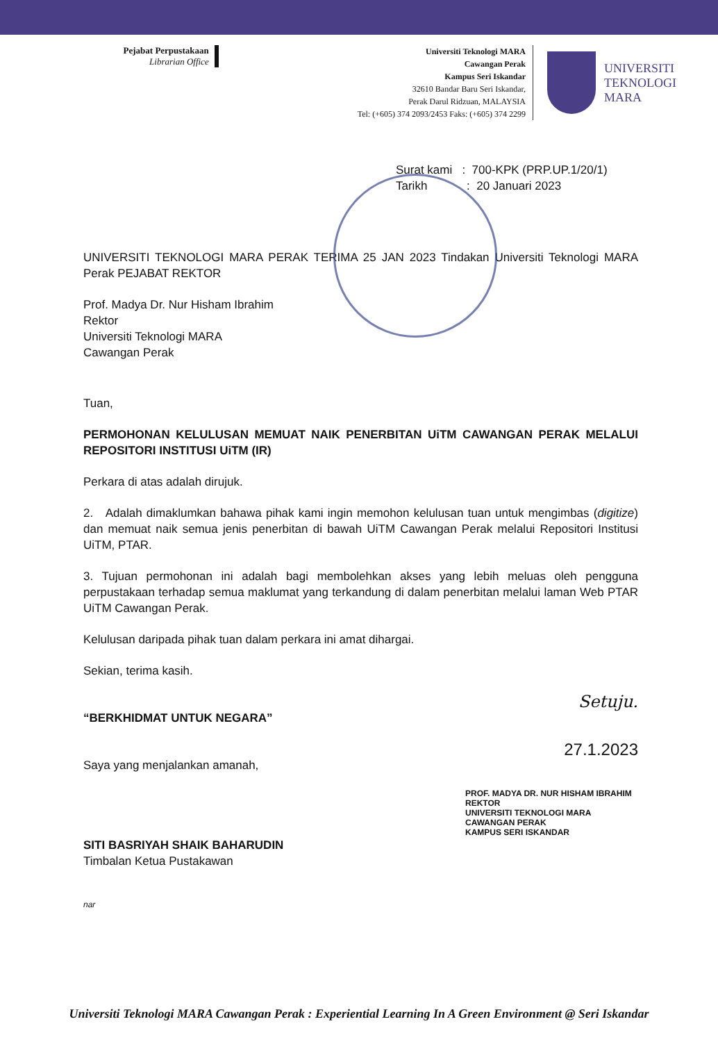Pejabat Perpustakaan
Librarian Office
Universiti Teknologi MARA
Cawangan Perak
Kampus Seri Iskandar
32610 Bandar Baru Seri Iskandar,
Perak Darul Ridzuan, MALAYSIA
Tel: (+605) 374 2093/2453 Faks: (+605) 374 2299
UNIVERSITI
TEKNOLOGI
MARA
Surat kami : 700-KPK (PRP.UP.1/20/1)
Tarikh : 20 Januari 2023
UNIVERSITI TEKNOLOGI MARA PERAK TERIMA 25 JAN 2023 Tindakan Universiti Teknologi MARA Perak PEJABAT REKTOR
Prof. Madya Dr. Nur Hisham Ibrahim
Rektor
Universiti Teknologi MARA
Cawangan Perak
Tuan,
PERMOHONAN KELULUSAN MEMUAT NAIK PENERBITAN UiTM CAWANGAN PERAK MELALUI REPOSITORI INSTITUSI UiTM (IR)
Perkara di atas adalah dirujuk.
2. Adalah dimaklumkan bahawa pihak kami ingin memohon kelulusan tuan untuk mengimbas (digitize) dan memuat naik semua jenis penerbitan di bawah UiTM Cawangan Perak melalui Repositori Institusi UiTM, PTAR.
3. Tujuan permohonan ini adalah bagi membolehkan akses yang lebih meluas oleh pengguna perpustakaan terhadap semua maklumat yang terkandung di dalam penerbitan melalui laman Web PTAR UiTM Cawangan Perak.
Kelulusan daripada pihak tuan dalam perkara ini amat dihargai.
Sekian, terima kasih.
Setuju.
“BERKHIDMAT UNTUK NEGARA”
27.1.2023
Saya yang menjalankan amanah,
PROF. MADYA DR. NUR HISHAM IBRAHIM
REKTOR
UNIVERSITI TEKNOLOGI MARA
CAWANGAN PERAK
KAMPUS SERI ISKANDAR
SITI BASRIYAH SHAIK BAHARUDIN
Timbalan Ketua Pustakawan
nar
Universiti Teknologi MARA Cawangan Perak : Experiential Learning In A Green Environment @ Seri Iskandar